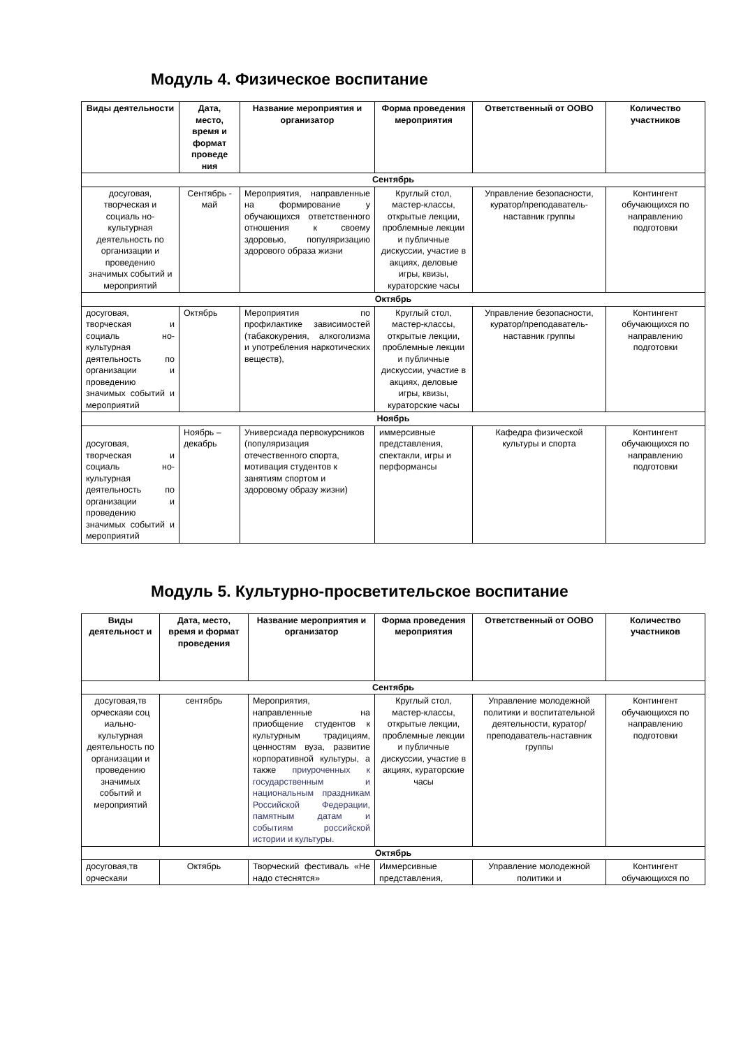Модуль 4. Физическое воспитание
| Виды деятельности | Дата, место, время и формат проведе ния | Название мероприятия и организатор | Форма проведения мероприятия | Ответственный от ООВО | Количество участников |
| --- | --- | --- | --- | --- | --- |
| Сентябрь | | | | | |
| досуговая, творческая и социаль но-культурная деятельность по организации и проведению значимых событий и мероприятий | Сентябрь - май | Мероприятия, направленные на формирование у обучающихся ответственного отношения к своему здоровью, популяризацию здорового образа жизни | Круглый стол, мастер-классы, открытые лекции, проблемные лекции и публичные дискуссии, участие в акциях, деловые игры, квизы, кураторские часы | Управление безопасности, куратор/преподаватель-наставник группы | Контингент обучающихся по направлению подготовки |
| Октябрь | | | | | |
| досуговая, творческая и социаль но-культурная деятельность по организации и проведению значимых событий и мероприятий | Октябрь | Мероприятия по профилактике зависимостей (табакокурения, алкоголизма и употребления наркотических веществ), | Круглый стол, мастер-классы, открытые лекции, проблемные лекции и публичные дискуссии, участие в акциях, деловые игры, квизы, кураторские часы | Управление безопасности, куратор/преподаватель-наставник группы | Контингент обучающихся по направлению подготовки |
| Ноябрь | | | | | |
| досуговая, творческая и социаль но-культурная деятельность по организации и проведению значимых событий и мероприятий | Ноябрь – декабрь | Универсиада первокурсников (популяризация отечественного спорта, мотивация студентов к занятиям спортом и здоровому образу жизни) | иммерсивные представления, спектакли, игры и перформансы | Кафедра физической культуры и спорта | Контингент обучающихся по направлению подготовки |
Модуль 5. Культурно-просветительское воспитание
| Виды деятельност и | Дата, место, время и формат проведения | Название мероприятия и организатор | Форма проведения мероприятия | Ответственный от ООВО | Количество участников |
| --- | --- | --- | --- | --- | --- |
| Сентябрь | | | | | |
| досуговая,тв орческаяи соц иально-культурная деятельность по организации и проведению значимых событий и мероприятий | сентябрь | Мероприятия, направленные на приобщение студентов к культурным традициям, ценностям вуза, развитие корпоративной культуры, а также приуроченных к государственным и национальным праздникам Российской Федерации, памятным датам и событиям российской истории и культуры. | Круглый стол, мастер-классы, открытые лекции, проблемные лекции и публичные дискуссии, участие в акциях, кураторские часы | Управление молодежной политики и воспитательной деятельности, куратор/преподаватель-наставник группы | Контингент обучающихся по направлению подготовки |
| Октябрь | | | | | |
| досуговая,тв орческаяи | Октябрь | Творческий фестиваль «Не надо стеснятся» | Иммерсивные представления, | Управление молодежной политики и | Контингент обучающихся по |